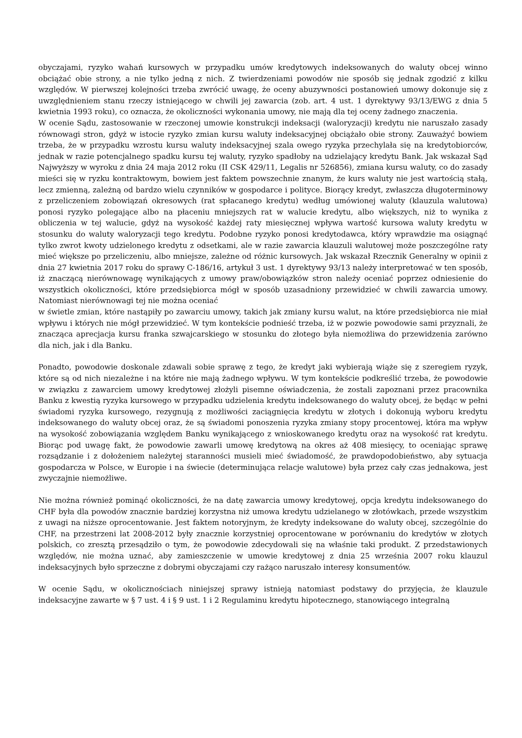obyczajami, ryzyko wahań kursowych w przypadku umów kredytowych indeksowanych do waluty obcej winno obciążać obie strony, a nie tylko jedną z nich. Z twierdzeniami powodów nie sposób się jednak zgodzić z kilku względów. W pierwszej kolejności trzeba zwrócić uwagę, że oceny abuzywności postanowień umowy dokonuje się z uwzględnieniem stanu rzeczy istniejącego w chwili jej zawarcia (zob. art. 4 ust. 1 dyrektywy 93/13/EWG z dnia 5 kwietnia 1993 roku), co oznacza, że okoliczności wykonania umowy, nie mają dla tej oceny żadnego znaczenia.
W ocenie Sądu, zastosowanie w rzeczonej umowie konstrukcji indeksacji (waloryzacji) kredytu nie naruszało zasady równowagi stron, gdyż w istocie ryzyko zmian kursu waluty indeksacyjnej obciążało obie strony. Zauważyć bowiem trzeba, że w przypadku wzrostu kursu waluty indeksacyjnej szala owego ryzyka przechylała się na kredytobiorców, jednak w razie potencjalnego spadku kursu tej waluty, ryzyko spadłoby na udzielający kredytu Bank. Jak wskazał Sąd Najwyższy w wyroku z dnia 24 maja 2012 roku (II CSK 429/11, Legalis nr 526856), zmiana kursu waluty, co do zasady mieści się w ryzku kontraktowym, bowiem jest faktem powszechnie znanym, że kurs waluty nie jest wartością stałą, lecz zmienną, zależną od bardzo wielu czynników w gospodarce i polityce. Biorący kredyt, zwłaszcza długoterminowy z przeliczeniem zobowiązań okresowych (rat spłacanego kredytu) według umówionej waluty (klauzula walutowa) ponosi ryzyko polegające albo na płaceniu mniejszych rat w walucie kredytu, albo większych, niż to wynika z obliczenia w tej walucie, gdyż na wysokość każdej raty miesięcznej wpływa wartość kursowa waluty kredytu w stosunku do waluty waloryzacji tego kredytu. Podobne ryzyko ponosi kredytodawca, który wprawdzie ma osiągnąć tylko zwrot kwoty udzielonego kredytu z odsetkami, ale w razie zawarcia klauzuli walutowej może poszczególne raty mieć większe po przeliczeniu, albo mniejsze, zależne od różnic kursowych. Jak wskazał Rzecznik Generalny w opinii z dnia 27 kwietnia 2017 roku do sprawy C-186/16, artykuł 3 ust. 1 dyrektywy 93/13 należy interpretować w ten sposób, iż znaczącą nierównowagę wynikających z umowy praw/obowiązków stron należy oceniać poprzez odniesienie do wszystkich okoliczności, które przedsiębiorca mógł w sposób uzasadniony przewidzieć w chwili zawarcia umowy. Natomiast nierównowagi tej nie można oceniać
w świetle zmian, które nastąpiły po zawarciu umowy, takich jak zmiany kursu walut, na które przedsiębiorca nie miał wpływu i których nie mógł przewidzieć. W tym kontekście podnieść trzeba, iż w pozwie powodowie sami przyznali, że znacząca aprecjacja kursu franka szwajcarskiego w stosunku do złotego była niemożliwa do przewidzenia zarówno dla nich, jak i dla Banku.
Ponadto, powodowie doskonale zdawali sobie sprawę z tego, że kredyt jaki wybierają wiąże się z szeregiem ryzyk, które są od nich niezależne i na które nie mają żadnego wpływu. W tym kontekście podkreślić trzeba, że powodowie w związku z zawarciem umowy kredytowej złożyli pisemne oświadczenia, że zostali zapoznani przez pracownika Banku z kwestią ryzyka kursowego w przypadku udzielenia kredytu indeksowanego do waluty obcej, że będąc w pełni świadomi ryzyka kursowego, rezygnują z możliwości zaciągnięcia kredytu w złotych i dokonują wyboru kredytu indeksowanego do waluty obcej oraz, że są świadomi ponoszenia ryzyka zmiany stopy procentowej, która ma wpływ na wysokość zobowiązania względem Banku wynikającego z wnioskowanego kredytu oraz na wysokość rat kredytu. Biorąc pod uwagę fakt, że powodowie zawarli umowę kredytową na okres aż 408 miesięcy, to oceniając sprawę rozsądzanie i z dołożeniem należytej staranności musieli mieć świadomość, że prawdopodobieństwo, aby sytuacja gospodarcza w Polsce, w Europie i na świecie (determinująca relacje walutowe) była przez cały czas jednakowa, jest zwyczajnie niemożliwe.
Nie można również pominąć okoliczności, że na datę zawarcia umowy kredytowej, opcja kredytu indeksowanego do CHF była dla powodów znacznie bardziej korzystna niż umowa kredytu udzielanego w złotówkach, przede wszystkim z uwagi na niższe oprocentowanie. Jest faktem notoryjnym, że kredyty indeksowane do waluty obcej, szczególnie do CHF, na przestrzeni lat 2008-2012 były znacznie korzystniej oprocentowane w porównaniu do kredytów w złotych polskich, co zresztą przesądziło o tym, że powodowie zdecydowali się na właśnie taki produkt. Z przedstawionych względów, nie można uznać, aby zamieszczenie w umowie kredytowej z dnia 25 września 2007 roku klauzul indeksacyjnych było sprzeczne z dobrymi obyczajami czy rażąco naruszało interesy konsumentów.
W ocenie Sądu, w okolicznościach niniejszej sprawy istnieją natomiast podstawy do przyjęcia, że klauzule indeksacyjne zawarte w § 7 ust. 4 i § 9 ust. 1 i 2 Regulaminu kredytu hipotecznego, stanowiącego integralną